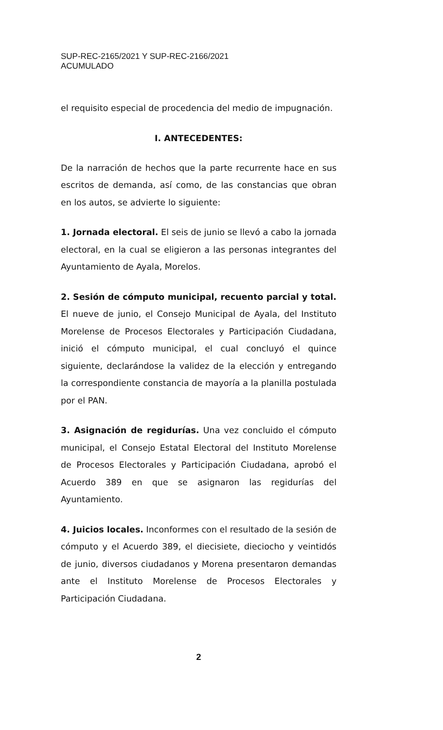SUP-REC-2165/2021 Y SUP-REC-2166/2021
ACUMULADO
el requisito especial de procedencia del medio de impugnación.
I. ANTECEDENTES:
De la narración de hechos que la parte recurrente hace en sus escritos de demanda, así como, de las constancias que obran en los autos, se advierte lo siguiente:
1. Jornada electoral. El seis de junio se llevó a cabo la jornada electoral, en la cual se eligieron a las personas integrantes del Ayuntamiento de Ayala, Morelos.
2. Sesión de cómputo municipal, recuento parcial y total. El nueve de junio, el Consejo Municipal de Ayala, del Instituto Morelense de Procesos Electorales y Participación Ciudadana, inició el cómputo municipal, el cual concluyó el quince siguiente, declarándose la validez de la elección y entregando la correspondiente constancia de mayoría a la planilla postulada por el PAN.
3. Asignación de regidurías. Una vez concluido el cómputo municipal, el Consejo Estatal Electoral del Instituto Morelense de Procesos Electorales y Participación Ciudadana, aprobó el Acuerdo 389 en que se asignaron las regidurías del Ayuntamiento.
4. Juicios locales. Inconformes con el resultado de la sesión de cómputo y el Acuerdo 389, el diecisiete, dieciocho y veintidós de junio, diversos ciudadanos y Morena presentaron demandas ante el Instituto Morelense de Procesos Electorales y Participación Ciudadana.
2